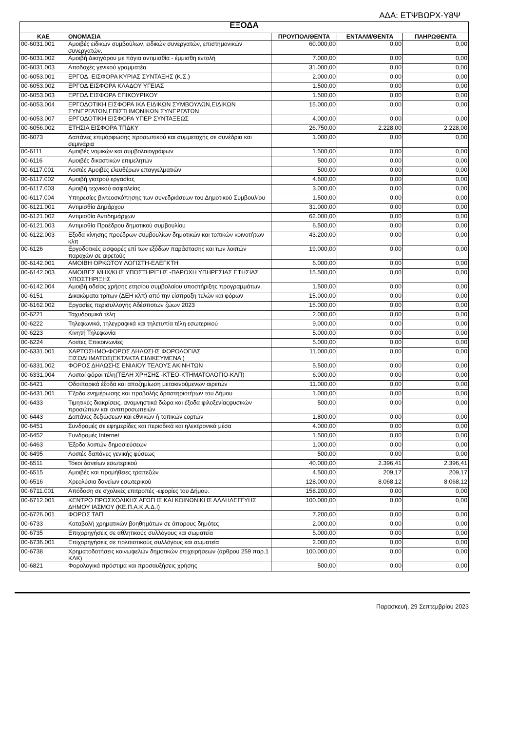ΑΔΑ: ΕΤΨΒΩΡΧ-Υ8Ψ
| ΕΞΟΔΑ | | | | |
| --- | --- | --- | --- | --- |
| ΚΑΕ | ΟΝΟΜΑΣΙΑ | ΠΡΟΥΠΟΛ/ΘΕΝΤΑ | ΕΝΤΑΛΜ/ΘΕΝΤΑ | ΠΛΗΡΩΘΕΝΤΑ |
| 00-6031.001 | Αμοιβές ειδικών συμβούλων, ειδικών συνεργατών, επιστημονικών συνεργατών. | 60.000,00 | 0,00 | 0,00 |
| 00-6031.002 | Αμοιβή Δικηγόρου με πάγια αντιμισθία - έμμισθη εντολή | 7.000,00 | 0,00 | 0,00 |
| 00-6031.003 | Αποδοχές γενικού γραμματέα | 31.000,00 | 0,00 | 0,00 |
| 00-6053.001 | ΕΡΓΟΔ. ΕΙΣΦΟΡΑ ΚΥΡΙΑΣ ΣΥΝΤΑΞΗΣ (Κ.Σ.) | 2.000,00 | 0,00 | 0,00 |
| 00-6053.002 | ΕΡΓΟΔ.ΕΙΣΦΟΡΑ ΚΛΑΔΟΥ ΥΓΕΙΑΣ | 1.500,00 | 0,00 | 0,00 |
| 00-6053.003 | ΕΡΓΟΔ.ΕΙΣΦΟΡΑ ΕΠΙΚΟΥΡΙΚΟΥ | 1.500,00 | 0,00 | 0,00 |
| 00-6053.004 | ΕΡΓΟΔΟΤΙΚΗ ΕΙΣΦΟΡΑ ΙΚΑ ΕΙΔΙΚΩΝ ΣΥΜΒΟΥΛΩΝ,ΕΙΔΙΚΩΝ ΣΥΝΕΡΓΑΤΩΝ,ΕΠΙΣΤΗΜΟΝΙΚΩΝ ΣΥΝΕΡΓΑΤΩΝ | 15.000,00 | 0,00 | 0,00 |
| 00-6053.007 | ΕΡΓΟΔΟΤΙΚΗ ΕΙΣΦΟΡΑ ΥΠΕΡ ΣΥΝΤΑΞΕΩΣ | 4.000,00 | 0,00 | 0,00 |
| 00-6056.002 | ΕΤΗΣΙΑ ΕΙΣΦΟΡΑ ΤΠΔΚΥ | 26.750,00 | 2.228,00 | 2.228,00 |
| 00-6073 | Δαπάνες επιμόρφωσης προσωπικού και συμμετοχής σε συνέδρια και σεμινάρια | 1.000,00 | 0,00 | 0,00 |
| 00-6111 | Αμοιβές νομικών και συμβολαιογράφων | 1.500,00 | 0,00 | 0,00 |
| 00-6116 | Αμοιβές δικαστικών επιμελητών | 500,00 | 0,00 | 0,00 |
| 00-6117.001 | Λοιπές Αμοιβές ελευθέρων επαγγελματιών | 500,00 | 0,00 | 0,00 |
| 00-6117.002 | Αμοιβή γιατρού εργασίας | 4.600,00 | 0,00 | 0,00 |
| 00-6117.003 | Αμοιβή τεχνικού ασφαλείας | 3.000,00 | 0,00 | 0,00 |
| 00-6117.004 | Υπηρεσίες βιντεοσκόπησης των συνεδριάσεων του Δημοτικού Συμβουλίου | 1.500,00 | 0,00 | 0,00 |
| 00-6121.001 | Αντιμισθία Δημάρχου | 31.000,00 | 0,00 | 0,00 |
| 00-6121.002 | Αντιμισθία Αντιδημάρχων | 62.000,00 | 0,00 | 0,00 |
| 00-6121.003 | Αντιμισθία Προέδρου δημοτικού συμβουλίου | 6.500,00 | 0,00 | 0,00 |
| 00-6122.003 | Εξοδα κίνησης προέδρων συμβουλίων δημοτικών και τοπικών κοινοτήτων κλπ | 43.200,00 | 0,00 | 0,00 |
| 00-6126 | Εργοδοτικές εισφορές επί των εξόδων παράστασης και των λοιπών παροχών σε αιρετούς | 19.000,00 | 0,00 | 0,00 |
| 00-6142.001 | ΑΜΟΙΒΗ ΟΡΚΩΤΟΥ ΛΟΓΙΣΤΗ-ΕΛΕΓΚΤΗ | 6.000,00 | 0,00 | 0,00 |
| 00-6142.003 | ΑΜΟΙΒΕΣ ΜΗΧ/ΚΗΣ ΥΠΟΣΤΗΡΙΞΗΣ -ΠΑΡΟΧΗ ΥΠΗΡΕΣΙΑΣ ΕΤΗΣΙΑΣ ΥΠΟΣΤΗΡΙΞΗΣ | 15.500,00 | 0,00 | 0,00 |
| 00-6142.004 | Αμοιβή αδείας χρήσης ετησίου συμβολαίου υποστήριξης προγραμμάτων. | 1.500,00 | 0,00 | 0,00 |
| 00-6151 | Δικαιώματα τρίτων (ΔΕΗ κλπ) από την είσπραξη τελών και φόρων | 15.000,00 | 0,00 | 0,00 |
| 00-6162.002 | Εργασίες περισυλλογής Αδέσποτων ζώων 2023 | 15.000,00 | 0,00 | 0,00 |
| 00-6221 | Ταχυδρομικά τέλη | 2.000,00 | 0,00 | 0,00 |
| 00-6222 | Τηλεφωνικά, τηλεγραφικά και τηλετυπία τέλη εσωτερικού | 9.000,00 | 0,00 | 0,00 |
| 00-6223 | Κινητή Τηλεφωνία | 5.000,00 | 0,00 | 0,00 |
| 00-6224 | Λοιπες Επικοινωνίες | 5.000,00 | 0,00 | 0,00 |
| 00-6331.001 | ΧΑΡΤΟΣΗΜΟ-ΦΟΡΟΣ ΔΗΛΩΣΗΣ ΦΟΡΟΛΟΓΙΑΣ ΕΙΣΟΔΗΜΑΤΟΣ(ΕΚΤΑΚΤΑ ΕΙΔΙΚΕΥΜΕΝΑ ) | 11.000,00 | 0,00 | 0,00 |
| 00-6331.002 | ΦΟΡΟΣ ΔΗΛΩΣΗΣ ΕΝΙΑΙΟΥ ΤΕΛΟΥΣ ΑΚΙΝΗΤΩΝ | 5.500,00 | 0,00 | 0,00 |
| 00-6331.004 | Λοιποί φόροι τέλη(ΤΕΛΗ ΧΡΗΣΗΣ -ΚΤΕΟ-ΚΤΗΜΑΤΟΛΟΓΙΟ-ΚΛΠ) | 6.000,00 | 0,00 | 0,00 |
| 00-6421 | Οδοιπορικά έξοδα και αποζημίωση μετακινούμενων αιρετών | 11.000,00 | 0,00 | 0,00 |
| 00-6431.001 | Έξοδα ενημέρωσης και προβολής δραστηριοτήτων του Δήμου | 1.000,00 | 0,00 | 0,00 |
| 00-6433 | Τιμητικές διακρίσεις, αναμνηστικά δώρα και έξοδα φιλοξενίαςφυσικών προσώπων και αντιπροσωπειών | 500,00 | 0,00 | 0,00 |
| 00-6443 | Δαπάνες δεξιώσεων και εθνικών ή τοπικών εορτών | 1.800,00 | 0,00 | 0,00 |
| 00-6451 | Συνδρομές σε εφημερίδες και περιοδικά και ηλεκτρονικά μέσα | 4.000,00 | 0,00 | 0,00 |
| 00-6452 | Συνδρομές Internet | 1.500,00 | 0,00 | 0,00 |
| 00-6463 | Έξοδα λοιπών δημοσιεύσεων | 1.000,00 | 0,00 | 0,00 |
| 00-6495 | Λοιπές δαπάνες γενικής φύσεως | 500,00 | 0,00 | 0,00 |
| 00-6511 | Τόκοι δανείων εσωτερικού | 40.000,00 | 2.396,41 | 2.396,41 |
| 00-6515 | Αμοιβές και προμήθειες τραπεζών | 4.500,00 | 209,17 | 209,17 |
| 00-6516 | Χρεολύσια δανείων εσωτερικού | 128.000,00 | 8.068,12 | 8.068,12 |
| 00-6711.001 | Απόδοση σε σχολικές επιτροπές -εφορίες του Δήμου. | 158.200,00 | 0,00 | 0,00 |
| 00-6712.001 | ΚΕΝΤΡΟ ΠΡΟΣΧΟΛΙΚΗΣ ΑΓΩΓΗΣ ΚΑΙ ΚΟΙΝΩΝΙΚΗΣ ΑΛΛΗΛΕΓΓΥΗΣ ΔΗΜΟΥ ΙΑΣΜΟΥ (ΚΕ.Π.Α.Κ.Α.Δ.Ι) | 100.000,00 | 0,00 | 0,00 |
| 00-6726.001 | ΦΟΡΟΣ ΤΑΠ | 7.200,00 | 0,00 | 0,00 |
| 00-6733 | Καταβολή χρηματικών βοηθημάτων σε άπορους δημότες | 2.000,00 | 0,00 | 0,00 |
| 00-6735 | Επιχορηγήσεις σε αθλητικούς συλλόγους και σωματεία | 5.000,00 | 0,00 | 0,00 |
| 00-6736.001 | Επιχορηγήσεις σε πολιτιστικούς συλλόγους και σωματεία | 2.000,00 | 0,00 | 0,00 |
| 00-6738 | Χρηματοδοτήσεις κοινωφελών δημοτικών επιχειρήσεων (άρθρου 259 παρ.1 ΚΔΚ) | 100.000,00 | 0,00 | 0,00 |
| 00-6821 | Φορολογικά πρόστιμα και προσαυξήσεις χρήσης | 500,00 | 0,00 | 0,00 |
Παρασκευή, 29 Σεπτεμβρίου 2023